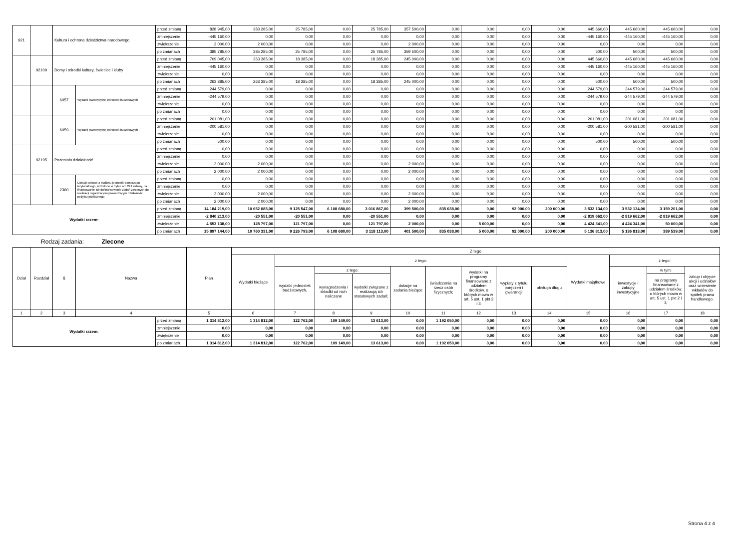| 921 | | Kultura i ochrona dziedzictwa narodowego | | przed zmianą | 828 945,00 | 383 285,00 | 25 785,00 | 0,00 | 25 785,00 | 357 500,00 | 0,00 | 0,00 | 0,00 | 0,00 | 445 660,00 | 445 660,00 | 445 660,00 | 0,00 |
| | | | | zmniejszenie | -445 160,00 | 0,00 | 0,00 | 0,00 | 0,00 | 0,00 | 0,00 | 0,00 | 0,00 | 0,00 | -445 160,00 | -445 160,00 | -445 160,00 | 0,00 |
| | | | | zwiększenie | 2 000,00 | 2 000,00 | 0,00 | 0,00 | 0,00 | 2 000,00 | 0,00 | 0,00 | 0,00 | 0,00 | 0,00 | 0,00 | 0,00 | 0,00 |
| | | | | po zmianach | 385 785,00 | 385 285,00 | 25 785,00 | 0,00 | 25 785,00 | 359 500,00 | 0,00 | 0,00 | 0,00 | 0,00 | 500,00 | 500,00 | 500,00 | 0,00 |
| | 92109 | Domy i ośrodki kultury, świetlice i kluby | | przed zmianą | 709 045,00 | 263 385,00 | 18 385,00 | 0,00 | 18 385,00 | 245 000,00 | 0,00 | 0,00 | 0,00 | 0,00 | 445 660,00 | 445 660,00 | 445 660,00 | 0,00 |
| | | | | zmniejszenie | -445 160,00 | 0,00 | 0,00 | 0,00 | 0,00 | 0,00 | 0,00 | 0,00 | 0,00 | 0,00 | -445 160,00 | -445 160,00 | -445 160,00 | 0,00 |
| | | | | zwiększenie | 0,00 | 0,00 | 0,00 | 0,00 | 0,00 | 0,00 | 0,00 | 0,00 | 0,00 | 0,00 | 0,00 | 0,00 | 0,00 | 0,00 |
| | | | | po zmianach | 263 885,00 | 263 385,00 | 18 385,00 | 0,00 | 18 385,00 | 245 000,00 | 0,00 | 0,00 | 0,00 | 0,00 | 500,00 | 500,00 | 500,00 | 0,00 |
| | | 6057 | Wydatki inwestycyjne jednostek budżetowych | przed zmianą | 244 579,00 | 0,00 | 0,00 | 0,00 | 0,00 | 0,00 | 0,00 | 0,00 | 0,00 | 0,00 | 244 579,00 | 244 579,00 | 244 579,00 | 0,00 |
| | | | | zmniejszenie | -244 579,00 | 0,00 | 0,00 | 0,00 | 0,00 | 0,00 | 0,00 | 0,00 | 0,00 | 0,00 | -244 579,00 | -244 579,00 | -244 579,00 | 0,00 |
| | | | | zwiększenie | 0,00 | 0,00 | 0,00 | 0,00 | 0,00 | 0,00 | 0,00 | 0,00 | 0,00 | 0,00 | 0,00 | 0,00 | 0,00 | 0,00 |
| | | | | po zmianach | 0,00 | 0,00 | 0,00 | 0,00 | 0,00 | 0,00 | 0,00 | 0,00 | 0,00 | 0,00 | 0,00 | 0,00 | 0,00 | 0,00 |
| | | 6059 | Wydatki inwestycyjne jednostek budżetowych | przed zmianą | 201 081,00 | 0,00 | 0,00 | 0,00 | 0,00 | 0,00 | 0,00 | 0,00 | 0,00 | 0,00 | 201 081,00 | 201 081,00 | 201 081,00 | 0,00 |
| | | | | zmniejszenie | -200 581,00 | 0,00 | 0,00 | 0,00 | 0,00 | 0,00 | 0,00 | 0,00 | 0,00 | 0,00 | -200 581,00 | -200 581,00 | -200 581,00 | 0,00 |
| | | | | zwiększenie | 0,00 | 0,00 | 0,00 | 0,00 | 0,00 | 0,00 | 0,00 | 0,00 | 0,00 | 0,00 | 0,00 | 0,00 | 0,00 | 0,00 |
| | | | | po zmianach | 500,00 | 0,00 | 0,00 | 0,00 | 0,00 | 0,00 | 0,00 | 0,00 | 0,00 | 0,00 | 500,00 | 500,00 | 500,00 | 0,00 |
| | 92195 | Pozostała działalność | | przed zmianą | 0,00 | 0,00 | 0,00 | 0,00 | 0,00 | 0,00 | 0,00 | 0,00 | 0,00 | 0,00 | 0,00 | 0,00 | 0,00 | 0,00 |
| | | | | zmniejszenie | 0,00 | 0,00 | 0,00 | 0,00 | 0,00 | 0,00 | 0,00 | 0,00 | 0,00 | 0,00 | 0,00 | 0,00 | 0,00 | 0,00 |
| | | | | zwiększenie | 2 000,00 | 2 000,00 | 0,00 | 0,00 | 0,00 | 2 000,00 | 0,00 | 0,00 | 0,00 | 0,00 | 0,00 | 0,00 | 0,00 | 0,00 |
| | | | | po zmianach | 2 000,00 | 2 000,00 | 0,00 | 0,00 | 0,00 | 2 000,00 | 0,00 | 0,00 | 0,00 | 0,00 | 0,00 | 0,00 | 0,00 | 0,00 |
| | | 2360 | Dotacje celowe z budżetu jednostki samorządu terytorialnego, udzielone w trybie art. 221 ustawy, na finansowanie lub dofinansowanie zadań zleconych do realizacji organizacjom prowadzącym działalność pożytku publicznego | przed zmianą | 0,00 | 0,00 | 0,00 | 0,00 | 0,00 | 0,00 | 0,00 | 0,00 | 0,00 | 0,00 | 0,00 | 0,00 | 0,00 | 0,00 |
| | | | | zmniejszenie | 0,00 | 0,00 | 0,00 | 0,00 | 0,00 | 0,00 | 0,00 | 0,00 | 0,00 | 0,00 | 0,00 | 0,00 | 0,00 | 0,00 |
| | | | | zwiększenie | 2 000,00 | 2 000,00 | 0,00 | 0,00 | 0,00 | 2 000,00 | 0,00 | 0,00 | 0,00 | 0,00 | 0,00 | 0,00 | 0,00 | 0,00 |
| | | | | po zmianach | 2 000,00 | 2 000,00 | 0,00 | 0,00 | 0,00 | 2 000,00 | 0,00 | 0,00 | 0,00 | 0,00 | 0,00 | 0,00 | 0,00 | 0,00 |
| Wydatki razem: | | | | przed zmianą | 14 184 219,00 | 10 652 085,00 | 9 125 547,00 | 6 108 680,00 | 3 016 867,00 | 399 500,00 | 835 038,00 | 0,00 | 92 000,00 | 200 000,00 | 3 532 134,00 | 3 532 134,00 | 3 159 201,00 | 0,00 |
| | | | | zmniejszenie | -2 840 213,00 | -20 551,00 | -20 551,00 | 0,00 | -20 551,00 | 0,00 | 0,00 | 0,00 | 0,00 | 0,00 | -2 819 662,00 | -2 819 662,00 | -2 819 662,00 | 0,00 |
| | | | | zwiększenie | 4 553 138,00 | 128 797,00 | 121 797,00 | 0,00 | 121 797,00 | 2 000,00 | 0,00 | 5 000,00 | 0,00 | 0,00 | 4 424 341,00 | 4 424 341,00 | 50 000,00 | 0,00 |
| | | | | po zmianach | 15 897 144,00 | 10 760 331,00 | 9 226 793,00 | 6 108 680,00 | 3 118 113,00 | 401 500,00 | 835 038,00 | 5 000,00 | 92 000,00 | 200 000,00 | 5 136 813,00 | 5 136 813,00 | 389 539,00 | 0,00 |
Rodzaj zadania: Zlecone
| Dział | Rozdział | § | Nazwa | | Plan | Z tego | | | | | | | | | | | | |
| --- | --- | --- | --- | --- | --- | --- | --- | --- | --- | --- | --- | --- | --- | --- | --- | --- | --- | --- |
| | | | | | | Wydatki bieżące | z tego: | | | | | | | | Wydatki majątkowe | z tego: | | |
| | | | | | | | wydatki jednostek budżetowych, | z tego: | | dotacje na zadania bieżące | świadczenia na rzecz osób fizycznych; | wydatki na programy finansowane z udziałem środków, o których mowa w art. 5 ust. 1 pkt 2 i 3 | wypłaty z tytułu poręczeń i gwarancji | obsługa długu | | inwestycje i zakupy inwestycyjne | w tym: | zakup i objęcie akcji i udziałów oraz wniesienie wkładów do spółek prawa handlowego. |
| | | | | | | | | wynagrodzenia i składki od nich naliczane | wydatki związane z realizacją ich statutowych zadań; | | | | | | | | na programy finansowane z udziałem środków, o których mowa w art. 5 ust. 1 pkt 2 i 3, | |
| 1 | 2 | 3 | 4 | | 5 | 6 | 7 | 8 | 9 | 10 | 11 | 12 | 13 | 14 | 15 | 16 | 17 | 18 |
| Wydatki razem: | | | | przed zmianą | 1 314 812,00 | 1 314 812,00 | 122 762,00 | 109 149,00 | 13 613,00 | 0,00 | 1 192 050,00 | 0,00 | 0,00 | 0,00 | 0,00 | 0,00 | 0,00 | 0,00 |
| | | | | zmniejszenie | 0,00 | 0,00 | 0,00 | 0,00 | 0,00 | 0,00 | 0,00 | 0,00 | 0,00 | 0,00 | 0,00 | 0,00 | 0,00 | 0,00 |
| | | | | zwiększenie | 0,00 | 0,00 | 0,00 | 0,00 | 0,00 | 0,00 | 0,00 | 0,00 | 0,00 | 0,00 | 0,00 | 0,00 | 0,00 | 0,00 |
| | | | | po zmianach | 1 314 812,00 | 1 314 812,00 | 122 762,00 | 109 149,00 | 13 613,00 | 0,00 | 1 192 050,00 | 0,00 | 0,00 | 0,00 | 0,00 | 0,00 | 0,00 | 0,00 |
Strona 4 z 4